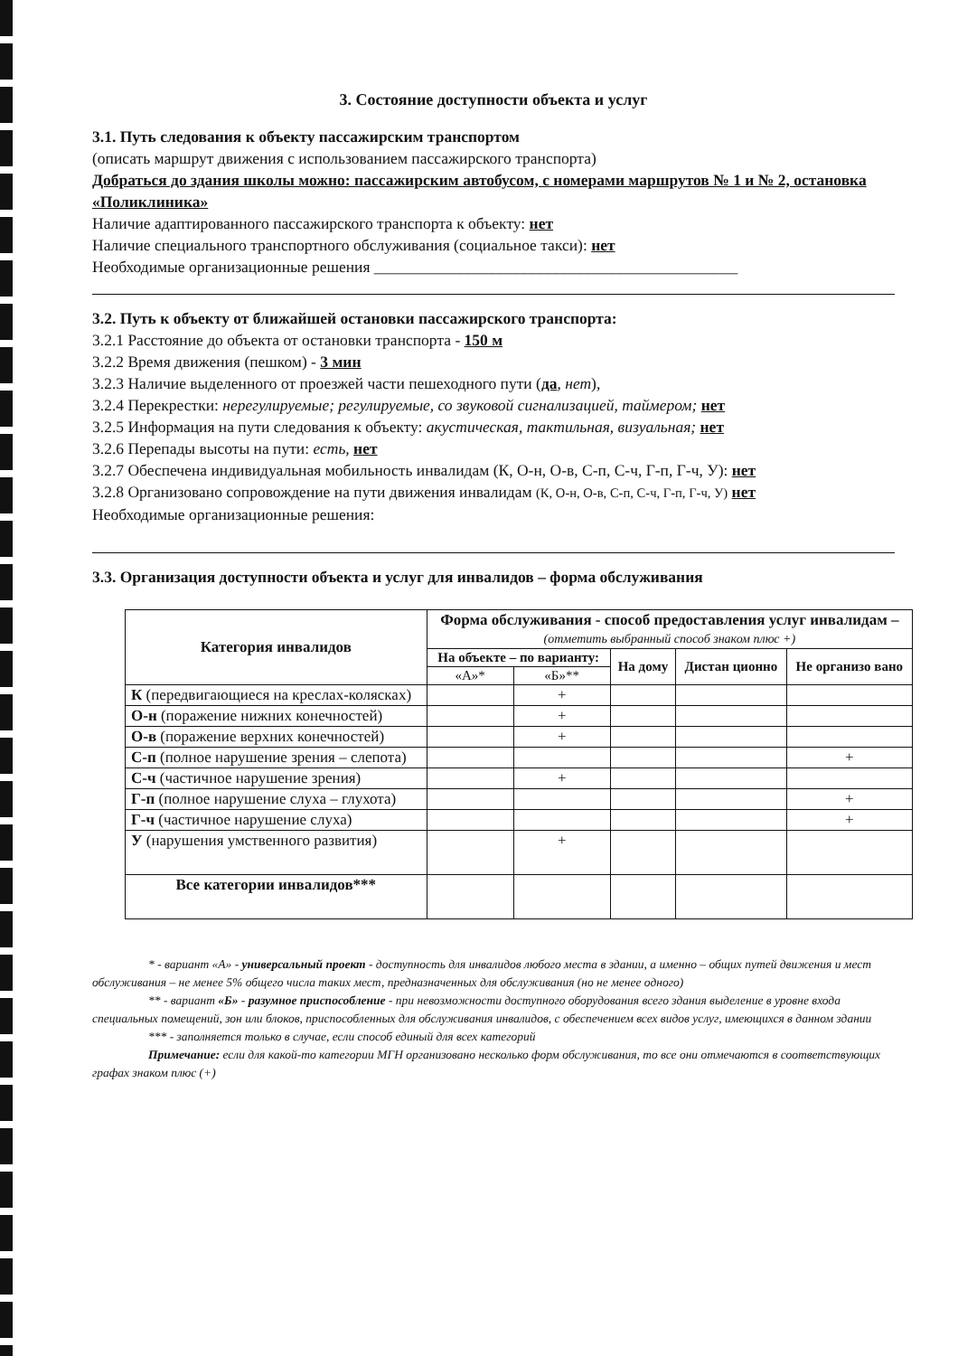3. Состояние доступности объекта и услуг
3.1. Путь следования к объекту пассажирским транспортом
(описать маршрут движения с использованием пассажирского транспорта)
Добраться до здания школы можно: пассажирским автобусом, с номерами маршрутов № 1 и № 2, остановка «Поликлиника»
Наличие адаптированного пассажирского транспорта к объекту: нет
Наличие специального транспортного обслуживания (социальное такси): нет
Необходимые организационные решения ______________________________________________
3.2. Путь к объекту от ближайшей остановки пассажирского транспорта:
3.2.1 Расстояние до объекта от остановки транспорта - 150 м
3.2.2 Время движения (пешком) - 3 мин
3.2.3 Наличие выделенного от проезжей части пешеходного пути (да, нет),
3.2.4 Перекрестки: нерегулируемые; регулируемые, со звуковой сигнализацией, таймером; нет
3.2.5 Информация на пути следования к объекту: акустическая, тактильная, визуальная; нет
3.2.6 Перепады высоты на пути: есть, нет
3.2.7 Обеспечена индивидуальная мобильность инвалидам (К, О-н, О-в, С-п, С-ч, Г-п, Г-ч, У): нет
3.2.8 Организовано сопровождение на пути движения инвалидам (К, О-н, О-в, С-п, С-ч, Г-п, Г-ч, У) нет
Необходимые организационные решения:
3.3. Организация доступности объекта и услуг для инвалидов – форма обслуживания
| Категория инвалидов | Форма обслуживания - способ предоставления услуг инвалидам – (отметить выбранный способ знаком плюс +) | | | | |
| --- | --- | --- | --- | --- | --- |
| | На объекте – по варианту: | | На дому | Дистан ционно | Не организо вано |
| | «А»* | «Б»** | | | |
| К (передвигающиеся на креслах-колясках) | | + | | | |
| О-н (поражение нижних конечностей) | | + | | | |
| О-в (поражение верхних конечностей) | | + | | | |
| С-п (полное нарушение зрения – слепота) | | | | | + |
| С-ч (частичное нарушение зрения) | | + | | | |
| Г-п (полное нарушение слуха – глухота) | | | | | + |
| Г-ч (частичное нарушение слуха) | | | | | + |
| У (нарушения умственного развития) | | + | | | |
| Все категории инвалидов*** | | | | | |
* - вариант «А» - универсальный проект - доступность для инвалидов любого места в здании, а именно – общих путей движения и мест обслуживания – не менее 5% общего числа таких мест, предназначенных для обслуживания (но не менее одного)
** - вариант «Б» - разумное приспособление - при невозможности доступного оборудования всего здания выделение в уровне входа специальных помещений, зон или блоков, приспособленных для обслуживания инвалидов, с обеспечением всех видов услуг, имеющихся в данном здании
*** - заполняется только в случае, если способ единый для всех категорий
Примечание: если для какой-то категории МГН организовано несколько форм обслуживания, то все они отмечаются в соответствующих графах знаком плюс (+)